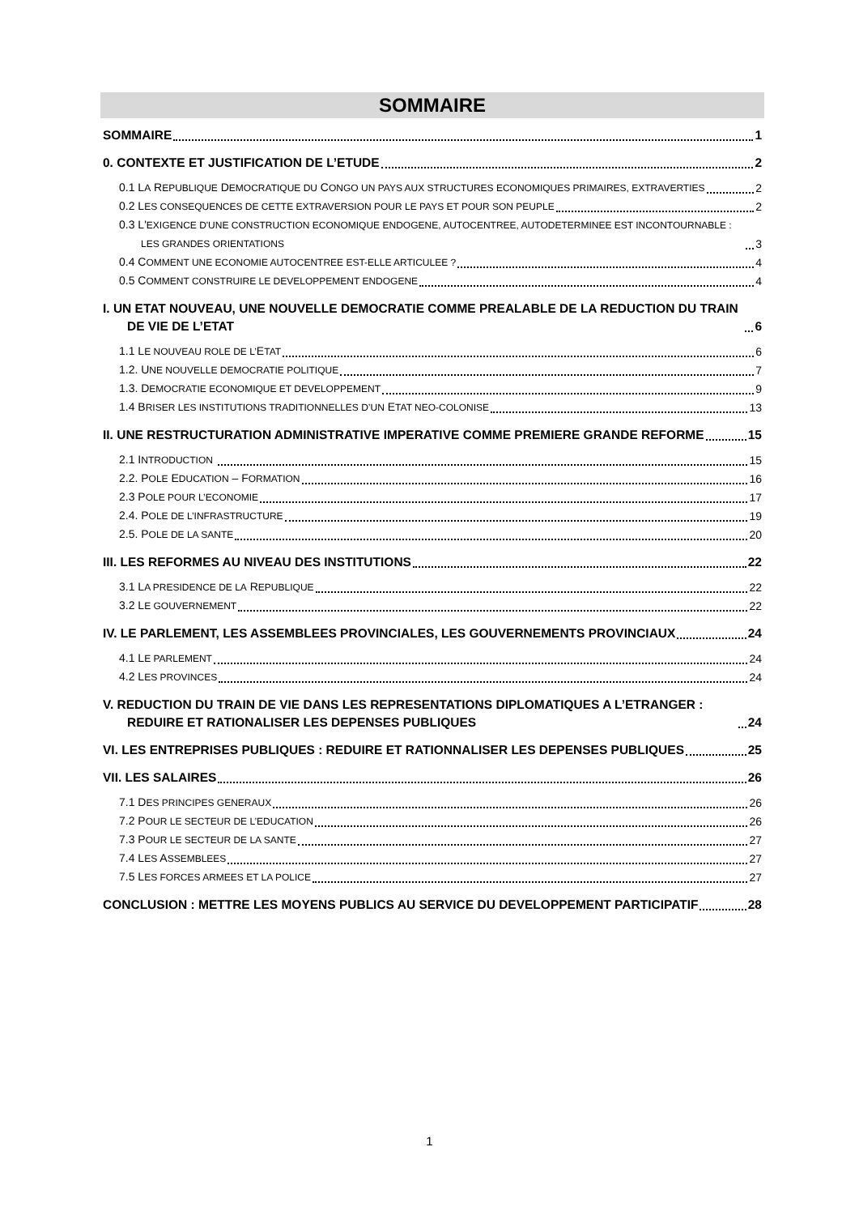SOMMAIRE
SOMMAIRE 1
0. CONTEXTE ET JUSTIFICATION DE L’ETUDE 2
0.1 LA REPUBLIQUE DEMOCRATIQUE DU CONGO UN PAYS AUX STRUCTURES ECONOMIQUES PRIMAIRES, EXTRAVERTIES 2
0.2 LES CONSEQUENCES DE CETTE EXTRAVERSION POUR LE PAYS ET POUR SON PEUPLE 2
0.3 L'EXIGENCE D'UNE CONSTRUCTION ECONOMIQUE ENDOGENE, AUTOCENTREE, AUTODETERMINEE EST INCONTOURNABLE : LES GRANDES ORIENTATIONS 3
0.4 COMMENT UNE ECONOMIE AUTOCENTREE EST-ELLE ARTICULEE ? 4
0.5 COMMENT CONSTRUIRE LE DEVELOPPEMENT ENDOGENE 4
I. UN ETAT NOUVEAU, UNE NOUVELLE DEMOCRATIE COMME PREALABLE DE LA REDUCTION DU TRAIN DE VIE DE L’ETAT 6
1.1 LE NOUVEAU ROLE DE L’ETAT 6
1.2. UNE NOUVELLE DEMOCRATIE POLITIQUE 7
1.3. DEMOCRATIE ECONOMIQUE ET DEVELOPPEMENT 9
1.4 BRISER LES INSTITUTIONS TRADITIONNELLES D’UN ETAT NEO-COLONISE 13
II. UNE RESTRUCTURATION ADMINISTRATIVE IMPERATIVE COMME PREMIERE GRANDE REFORME 15
2.1 INTRODUCTION 15
2.2. POLE EDUCATION – FORMATION 16
2.3 POLE POUR L’ECONOMIE 17
2.4. POLE DE L’INFRASTRUCTURE 19
2.5. POLE DE LA SANTE 20
III. LES REFORMES AU NIVEAU DES INSTITUTIONS 22
3.1 LA PRESIDENCE DE LA REPUBLIQUE 22
3.2 LE GOUVERNEMENT 22
IV. LE PARLEMENT, LES ASSEMBLEES PROVINCIALES, LES GOUVERNEMENTS PROVINCIAUX 24
4.1 LE PARLEMENT 24
4.2 LES PROVINCES 24
V. REDUCTION DU TRAIN DE VIE DANS LES REPRESENTATIONS DIPLOMATIQUES A L’ETRANGER : REDUIRE ET RATIONALISER LES DEPENSES PUBLIQUES 24
VI. LES ENTREPRISES PUBLIQUES : REDUIRE ET RATIONNALISER LES DEPENSES PUBLIQUES 25
VII. LES SALAIRES 26
7.1 DES PRINCIPES GENERAUX 26
7.2 POUR LE SECTEUR DE L’EDUCATION 26
7.3 POUR LE SECTEUR DE LA SANTE 27
7.4 LES ASSEMBLEES 27
7.5 LES FORCES ARMEES ET LA POLICE 27
CONCLUSION : METTRE LES MOYENS PUBLICS AU SERVICE DU DEVELOPPEMENT PARTICIPATIF 28
1